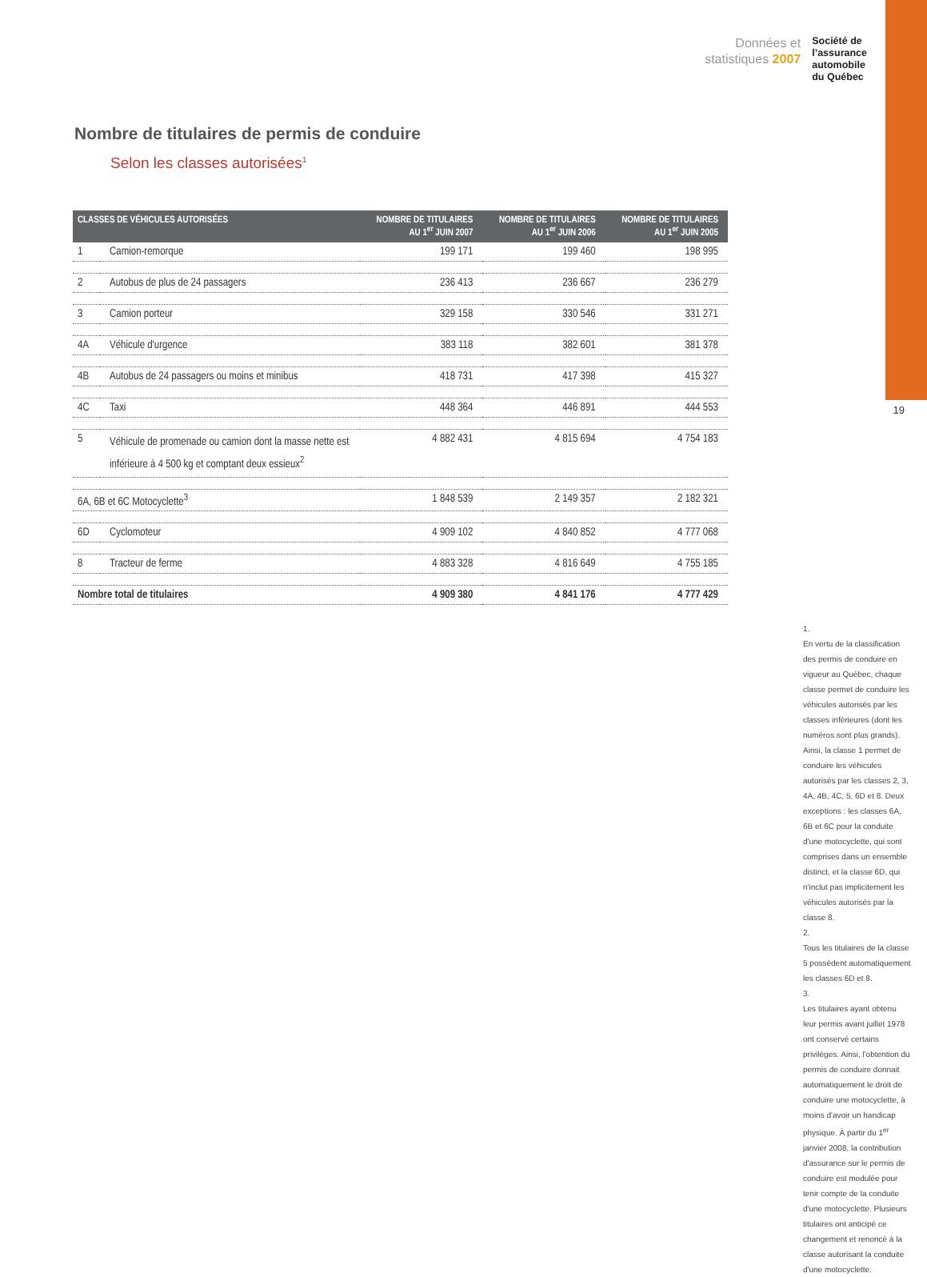Données et
statistiques 2007
Société de
l’assurance
automobile
du Québec
19
Nombre de titulaires de permis de conduire
Selon les classes autorisées<sup>1</sup>
| CLASSES DE VÉHICULES AUTORISÉES | | NOMBRE DE TITULAIRES AU 1<sup>er</sup> JUIN 2007 | NOMBRE DE TITULAIRES AU 1<sup>er</sup> JUIN 2006 | NOMBRE DE TITULAIRES AU 1<sup>er</sup> JUIN 2005 |
| --- | --- | --- | --- | --- |
| 1 | Camion-remorque | 199 171 | 199 460 | 198 995 |
| 2 | Autobus de plus de 24 passagers | 236 413 | 236 667 | 236 279 |
| 3 | Camion porteur | 329 158 | 330 546 | 331 271 |
| 4A | Véhicule d'urgence | 383 118 | 382 601 | 381 378 |
| 4B | Autobus de 24 passagers ou moins et minibus | 418 731 | 417 398 | 415 327 |
| 4C | Taxi | 448 364 | 446 891 | 444 553 |
| 5 | Véhicule de promenade ou camion dont la masse nette est inférieure à 4 500 kg et comptant deux essieux<sup>2</sup> | 4 882 431 | 4 815 694 | 4 754 183 |
| 6A, 6B et 6C Motocyclette<sup>3</sup> | | 1 848 539 | 2 149 357 | 2 182 321 |
| 6D | Cyclomoteur | 4 909 102 | 4 840 852 | 4 777 068 |
| 8 | Tracteur de ferme | 4 883 328 | 4 816 649 | 4 755 185 |
| Nombre total de titulaires | | 4 909 380 | 4 841 176 | 4 777 429 |
1.
En vertu de la classification des permis de conduire en vigueur au Québec, chaque classe permet de conduire les véhicules autorisés par les classes inférieures (dont les numéros sont plus grands). Ainsi, la classe 1 permet de conduire les véhicules autorisés par les classes 2, 3, 4A, 4B, 4C, 5, 6D et 8. Deux exceptions : les classes 6A, 6B et 6C pour la conduite d'une motocyclette, qui sont comprises dans un ensemble distinct, et la classe 6D, qui n'inclut pas implicitement les véhicules autorisés par la classe 8.
2.
Tous les titulaires de la classe 5 possèdent automatiquement les classes 6D et 8.
3.
Les titulaires ayant obtenu leur permis avant juillet 1978 ont conservé certains privilèges. Ainsi, l'obtention du permis de conduire donnait automatiquement le droit de conduire une motocyclette, à moins d'avoir un handicap physique. À partir du 1<sup>er</sup> janvier 2008, la contribution d'assurance sur le permis de conduire est modulée pour tenir compte de la conduite d'une motocyclette. Plusieurs titulaires ont anticipé ce changement et renoncé à la classe autorisant la conduite d'une motocyclette.